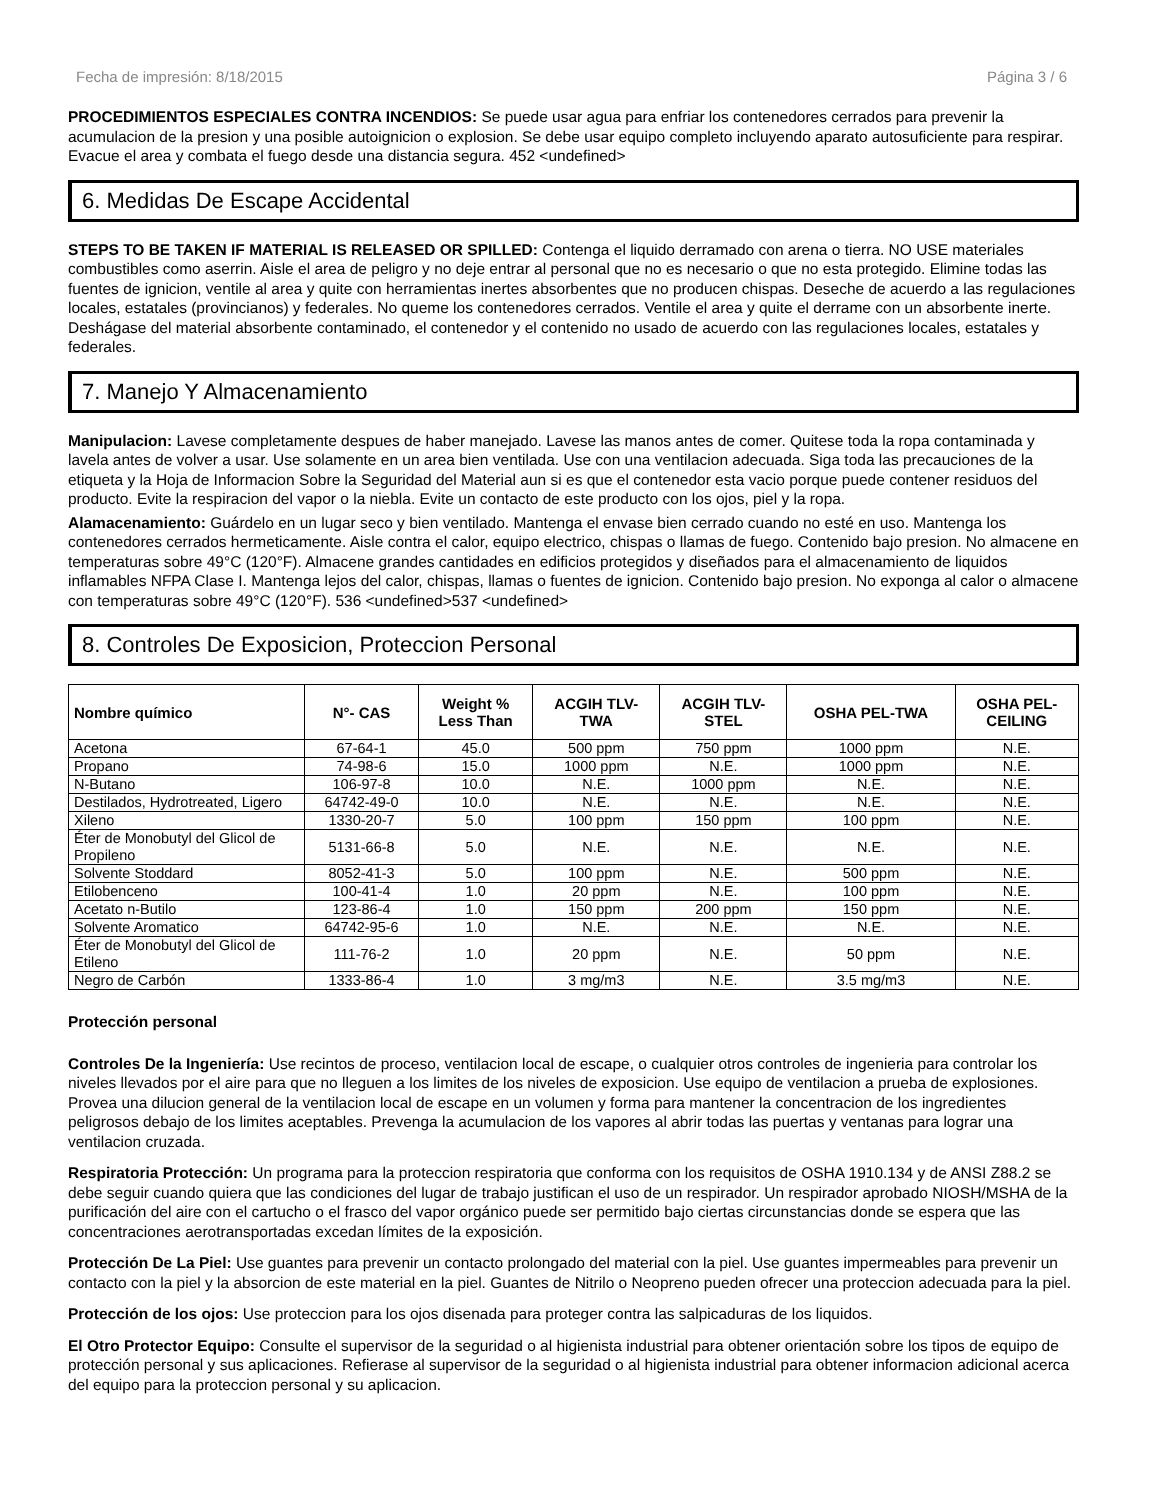Fecha de impresión: 8/18/2015 Página 3 / 6
PROCEDIMIENTOS ESPECIALES CONTRA INCENDIOS: Se puede usar agua para enfriar los contenedores cerrados para prevenir la acumulacion de la presion y una posible autoignicion o explosion. Se debe usar equipo completo incluyendo aparato autosuficiente para respirar. Evacue el area y combata el fuego desde una distancia segura. 452 <undefined>
6. Medidas De Escape Accidental
STEPS TO BE TAKEN IF MATERIAL IS RELEASED OR SPILLED: Contenga el liquido derramado con arena o tierra. NO USE materiales combustibles como aserrin. Aisle el area de peligro y no deje entrar al personal que no es necesario o que no esta protegido. Elimine todas las fuentes de ignicion, ventile al area y quite con herramientas inertes absorbentes que no producen chispas. Deseche de acuerdo a las regulaciones locales, estatales (provincianos) y federales. No queme los contenedores cerrados. Ventile el area y quite el derrame con un absorbente inerte. Deshágase del material absorbente contaminado, el contenedor y el contenido no usado de acuerdo con las regulaciones locales, estatales y federales.
7. Manejo Y Almacenamiento
Manipulacion: Lavese completamente despues de haber manejado. Lavese las manos antes de comer. Quitese toda la ropa contaminada y lavela antes de volver a usar. Use solamente en un area bien ventilada. Use con una ventilacion adecuada. Siga toda las precauciones de la etiqueta y la Hoja de Informacion Sobre la Seguridad del Material aun si es que el contenedor esta vacio porque puede contener residuos del producto. Evite la respiracion del vapor o la niebla. Evite un contacto de este producto con los ojos, piel y la ropa.
Alamacenamiento: Guárdelo en un lugar seco y bien ventilado. Mantenga el envase bien cerrado cuando no esté en uso. Mantenga los contenedores cerrados hermeticamente. Aisle contra el calor, equipo electrico, chispas o llamas de fuego. Contenido bajo presion. No almacene en temperaturas sobre 49°C (120°F). Almacene grandes cantidades en edificios protegidos y diseñados para el almacenamiento de liquidos inflamables NFPA Clase I. Mantenga lejos del calor, chispas, llamas o fuentes de ignicion. Contenido bajo presion. No exponga al calor o almacene con temperaturas sobre 49°C (120°F). 536 <undefined>537 <undefined>
8. Controles De Exposicion, Proteccion Personal
| Nombre químico | N°- CAS | Weight % Less Than | ACGIH TLV- TWA | ACGIH TLV- STEL | OSHA PEL-TWA | OSHA PEL- CEILING |
| --- | --- | --- | --- | --- | --- | --- |
| Acetona | 67-64-1 | 45.0 | 500 ppm | 750 ppm | 1000 ppm | N.E. |
| Propano | 74-98-6 | 15.0 | 1000 ppm | N.E. | 1000 ppm | N.E. |
| N-Butano | 106-97-8 | 10.0 | N.E. | 1000 ppm | N.E. | N.E. |
| Destilados, Hydrotreated, Ligero | 64742-49-0 | 10.0 | N.E. | N.E. | N.E. | N.E. |
| Xileno | 1330-20-7 | 5.0 | 100 ppm | 150 ppm | 100 ppm | N.E. |
| Éter de Monobutyl del Glicol de Propileno | 5131-66-8 | 5.0 | N.E. | N.E. | N.E. | N.E. |
| Solvente Stoddard | 8052-41-3 | 5.0 | 100 ppm | N.E. | 500 ppm | N.E. |
| Etilobenceno | 100-41-4 | 1.0 | 20 ppm | N.E. | 100 ppm | N.E. |
| Acetato n-Butilo | 123-86-4 | 1.0 | 150 ppm | 200 ppm | 150 ppm | N.E. |
| Solvente Aromatico | 64742-95-6 | 1.0 | N.E. | N.E. | N.E. | N.E. |
| Éter de Monobutyl del Glicol de Etileno | 111-76-2 | 1.0 | 20 ppm | N.E. | 50 ppm | N.E. |
| Negro de Carbón | 1333-86-4 | 1.0 | 3 mg/m3 | N.E. | 3.5 mg/m3 | N.E. |
Protección personal
Controles De la Ingeniería: Use recintos de proceso, ventilacion local de escape, o cualquier otros controles de ingenieria para controlar los niveles llevados por el aire para que no lleguen a los limites de los niveles de exposicion. Use equipo de ventilacion a prueba de explosiones. Provea una dilucion general de la ventilacion local de escape en un volumen y forma para mantener la concentracion de los ingredientes peligrosos debajo de los limites aceptables. Prevenga la acumulacion de los vapores al abrir todas las puertas y ventanas para lograr una ventilacion cruzada.
Respiratoria Protección: Un programa para la proteccion respiratoria que conforma con los requisitos de OSHA 1910.134 y de ANSI Z88.2 se debe seguir cuando quiera que las condiciones del lugar de trabajo justifican el uso de un respirador. Un respirador aprobado NIOSH/MSHA de la purificación del aire con el cartucho o el frasco del vapor orgánico puede ser permitido bajo ciertas circunstancias donde se espera que las concentraciones aerotransportadas excedan límites de la exposición.
Protección De La Piel: Use guantes para prevenir un contacto prolongado del material con la piel. Use guantes impermeables para prevenir un contacto con la piel y la absorcion de este material en la piel. Guantes de Nitrilo o Neopreno pueden ofrecer una proteccion adecuada para la piel.
Protección de los ojos: Use proteccion para los ojos disenada para proteger contra las salpicaduras de los liquidos.
El Otro Protector Equipo: Consulte el supervisor de la seguridad o al higienista industrial para obtener orientación sobre los tipos de equipo de protección personal y sus aplicaciones. Refierase al supervisor de la seguridad o al higienista industrial para obtener informacion adicional acerca del equipo para la proteccion personal y su aplicacion.